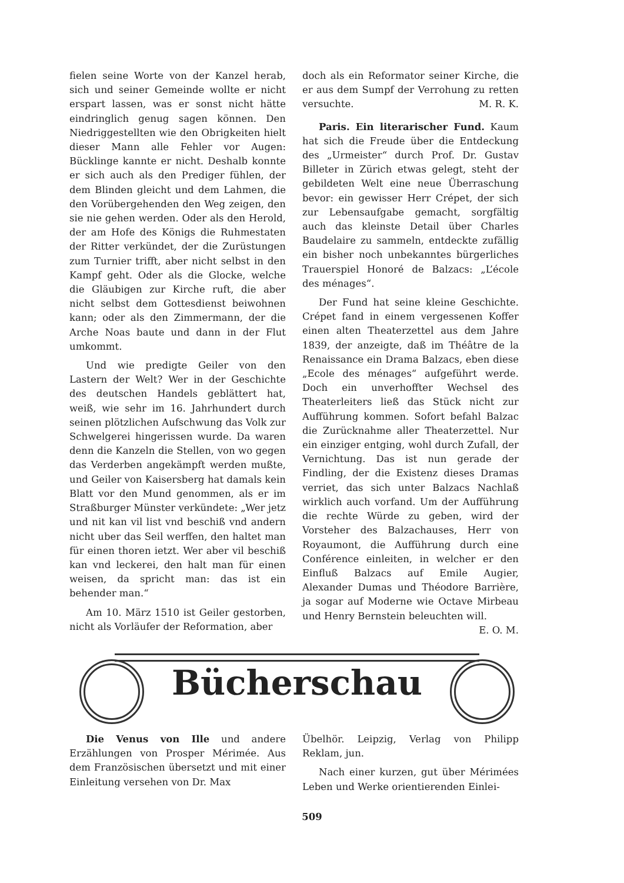fielen seine Worte von der Kanzel herab, sich und seiner Gemeinde wollte er nicht erspart lassen, was er sonst nicht hätte eindringlich genug sagen können. Den Niedriggestellten wie den Obrigkeiten hielt dieser Mann alle Fehler vor Augen: Bücklinge kannte er nicht. Deshalb konnte er sich auch als den Prediger fühlen, der dem Blinden gleicht und dem Lahmen, die den Vorübergehenden den Weg zeigen, den sie nie gehen werden. Oder als den Herold, der am Hofe des Königs die Ruhmestaten der Ritter verkündet, der die Zurüstungen zum Turnier trifft, aber nicht selbst in den Kampf geht. Oder als die Glocke, welche die Gläubigen zur Kirche ruft, die aber nicht selbst dem Gottesdienst beiwohnen kann; oder als den Zimmermann, der die Arche Noas baute und dann in der Flut umkommt.
Und wie predigte Geiler von den Lastern der Welt? Wer in der Geschichte des deutschen Handels geblättert hat, weiß, wie sehr im 16. Jahrhundert durch seinen plötzlichen Aufschwung das Volk zur Schwelgerei hingerissen wurde. Da waren denn die Kanzeln die Stellen, von wo gegen das Verderben angekämpft werden mußte, und Geiler von Kaisersberg hat damals kein Blatt vor den Mund genommen, als er im Straßburger Münster verkündete: „Wer jetz und nit kan vil list vnd beschiß vnd andern nicht uber das Seil werffen, den haltet man für einen thoren ietzt. Wer aber vil beschiß kan vnd leckerei, den halt man für einen weisen, da spricht man: das ist ein behender man.“
Am 10. März 1510 ist Geiler gestorben, nicht als Vorläufer der Reformation, aber
doch als ein Reformator seiner Kirche, die er aus dem Sumpf der Verrohung zu retten versuchte. M. R. K.
Paris. Ein literarischer Fund. Kaum hat sich die Freude über die Entdeckung des „Urmeister“ durch Prof. Dr. Gustav Billeter in Zürich etwas gelegt, steht der gebildeten Welt eine neue Überraschung bevor: ein gewisser Herr Crépet, der sich zur Lebensaufgabe gemacht, sorgfältig auch das kleinste Detail über Charles Baudelaire zu sammeln, entdeckte zufällig ein bisher noch unbekanntes bürgerliches Trauerspiel Honoré de Balzacs: „L’école des ménages“.
Der Fund hat seine kleine Geschichte. Crépet fand in einem vergessenen Koffer einen alten Theaterzettel aus dem Jahre 1839, der anzeigte, daß im Théâtre de la Renaissance ein Drama Balzacs, eben diese „Ecole des ménages“ aufgeführt werde. Doch ein unverhoffter Wechsel des Theaterleiters ließ das Stück nicht zur Aufführung kommen. Sofort befahl Balzac die Zurücknahme aller Theaterzettel. Nur ein einziger entging, wohl durch Zufall, der Vernichtung. Das ist nun gerade der Findling, der die Existenz dieses Dramas verriet, das sich unter Balzacs Nachlaß wirklich auch vorfand. Um der Aufführung die rechte Würde zu geben, wird der Vorsteher des Balzachauses, Herr von Royaumont, die Aufführung durch eine Conférence einleiten, in welcher er den Einfluß Balzacs auf Emile Augier, Alexander Dumas und Théodore Barrière, ja sogar auf Moderne wie Octave Mirbeau und Henry Bernstein beleuchten will. E. O. M.
Bücherschau
Die Venus von Ille und andere Erzählungen von Prosper Mérimée. Aus dem Französischen übersetzt und mit einer Einleitung versehen von Dr. Max
Übelhör. Leipzig, Verlag von Philipp Reklam, jun.
Nach einer kurzen, gut über Mérimées Leben und Werke orientierenden Einlei-
509